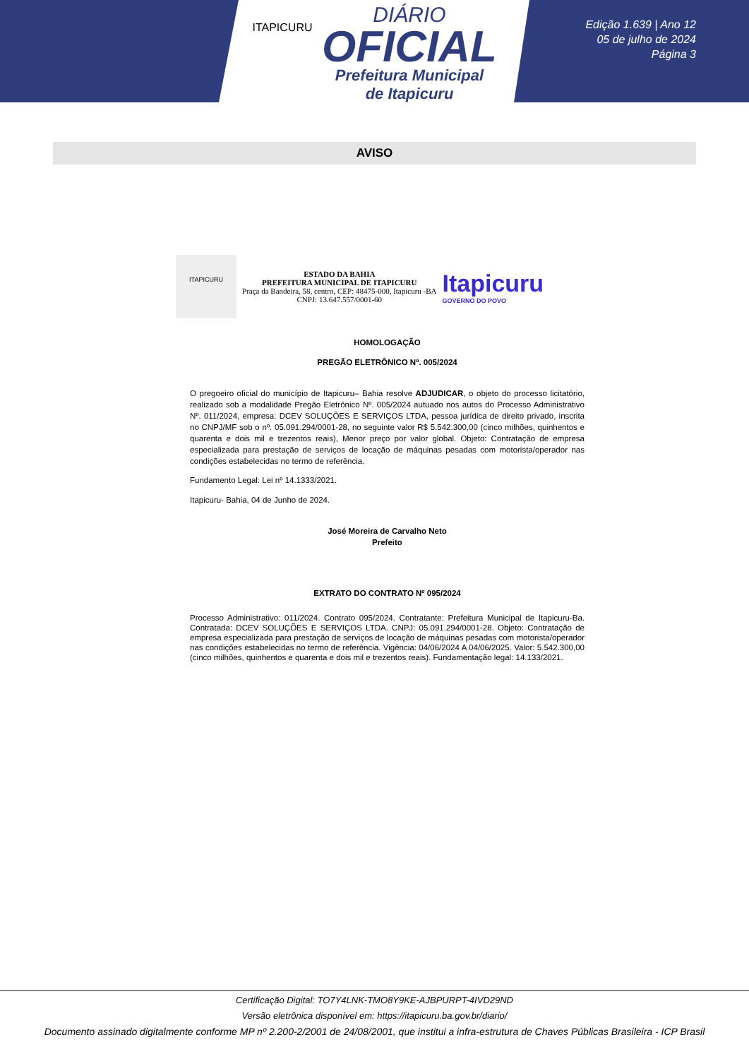ITAPICURU
DIÁRIO
OFICIAL
Prefeitura Municipal
de Itapicuru
Edição 1.639 | Ano 12
05 de julho de 2024
Página 3
AVISO
ITAPICURU
ESTADO DA BAHIA
PREFEITURA MUNICIPAL DE ITAPICURU
Praça da Bandeira, 58, centro, CEP: 48475-000, Itapicuru -BA
CNPJ: 13.647.557/0001-60
Itapicuru
GOVERNO DO POVO
HOMOLOGAÇÃO
PREGÃO ELETRÔNICO Nº. 005/2024
O pregoeiro oficial do município de Itapicuru– Bahia resolve ADJUDICAR, o objeto do processo licitatório, realizado sob a modalidade Pregão Eletrônico Nº. 005/2024 autuado nos autos do Processo Administrativo Nº. 011/2024, empresa: DCEV SOLUÇÕES E SERVIÇOS LTDA, pessoa jurídica de direito privado, inscrita no CNPJ/MF sob o nº. 05.091.294/0001-28, no seguinte valor R$ 5.542.300,00 (cinco milhões, quinhentos e quarenta e dois mil e trezentos reais), Menor preço por valor global. Objeto: Contratação de empresa especializada para prestação de serviços de locação de máquinas pesadas com motorista/operador nas condições estabelecidas no termo de referência.
Fundamento Legal: Lei nº 14.1333/2021.
Itapicuru- Bahia, 04 de Junho de 2024.
José Moreira de Carvalho Neto
Prefeito
EXTRATO DO CONTRATO Nº 095/2024
Processo Administrativo: 011/2024. Contrato 095/2024. Contratante: Prefeitura Municipal de Itapicuru-Ba. Contratada: DCEV SOLUÇÕES E SERVIÇOS LTDA. CNPJ: 05.091.294/0001-28. Objeto: Contratação de empresa especializada para prestação de serviços de locação de máquinas pesadas com motorista/operador nas condições estabelecidas no termo de referência. Vigência: 04/06/2024 A 04/06/2025. Valor: 5.542.300,00 (cinco milhões, quinhentos e quarenta e dois mil e trezentos reais). Fundamentação legal: 14.133/2021.
Certificação Digital: TO7Y4LNK-TMO8Y9KE-AJBPURPT-4IVD29ND
Versão eletrônica disponível em: https://itapicuru.ba.gov.br/diario/
Documento assinado digitalmente conforme MP nº 2.200-2/2001 de 24/08/2001, que institui a infra-estrutura de Chaves Públicas Brasileira - ICP Brasil